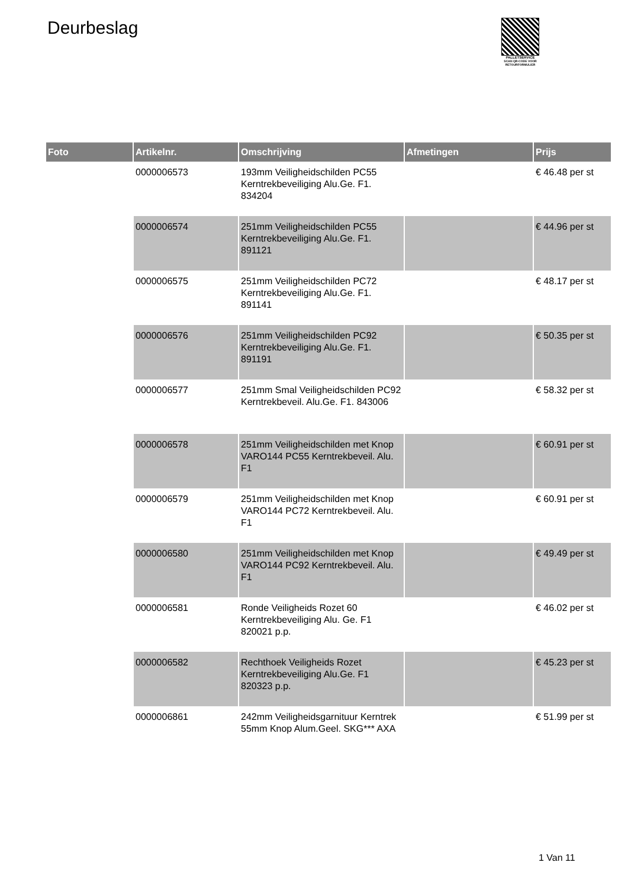Deurbeslag
PALLETSERVICE
SCAN QR-CODE VOOR RETOURFORMULIER
| Foto | Artikelnr. | Omschrijving | Afmetingen | Prijs |
| --- | --- | --- | --- | --- |
| | 0000006573 | 193mm Veiligheidschilden PC55 Kerntrekbeveiliging Alu.Ge. F1. 834204 | | € 46.48 per st |
| | 0000006574 | 251mm Veiligheidschilden PC55 Kerntrekbeveiliging Alu.Ge. F1. 891121 | | € 44.96 per st |
| | 0000006575 | 251mm Veiligheidschilden PC72 Kerntrekbeveiliging Alu.Ge. F1. 891141 | | € 48.17 per st |
| | 0000006576 | 251mm Veiligheidschilden PC92 Kerntrekbeveiliging Alu.Ge. F1. 891191 | | € 50.35 per st |
| | 0000006577 | 251mm Smal Veiligheidschilden PC92 Kerntrekbeveil. Alu.Ge. F1. 843006 | | € 58.32 per st |
| | 0000006578 | 251mm Veiligheidschilden met Knop VARO144 PC55 Kerntrekbeveil. Alu. F1 | | € 60.91 per st |
| | 0000006579 | 251mm Veiligheidschilden met Knop VARO144 PC72 Kerntrekbeveil. Alu. F1 | | € 60.91 per st |
| | 0000006580 | 251mm Veiligheidschilden met Knop VARO144 PC92 Kerntrekbeveil. Alu. F1 | | € 49.49 per st |
| | 0000006581 | Ronde Veiligheids Rozet 60 Kerntrekbeveiliging Alu. Ge. F1 820021 p.p. | | € 46.02 per st |
| | 0000006582 | Rechthoek Veiligheids Rozet Kerntrekbeveiliging Alu.Ge. F1 820323 p.p. | | € 45.23 per st |
| | 0000006861 | 242mm Veiligheidsgarnituur Kerntrek 55mm Knop Alum.Geel. SKG*** AXA | | € 51.99 per st |
1 Van 11